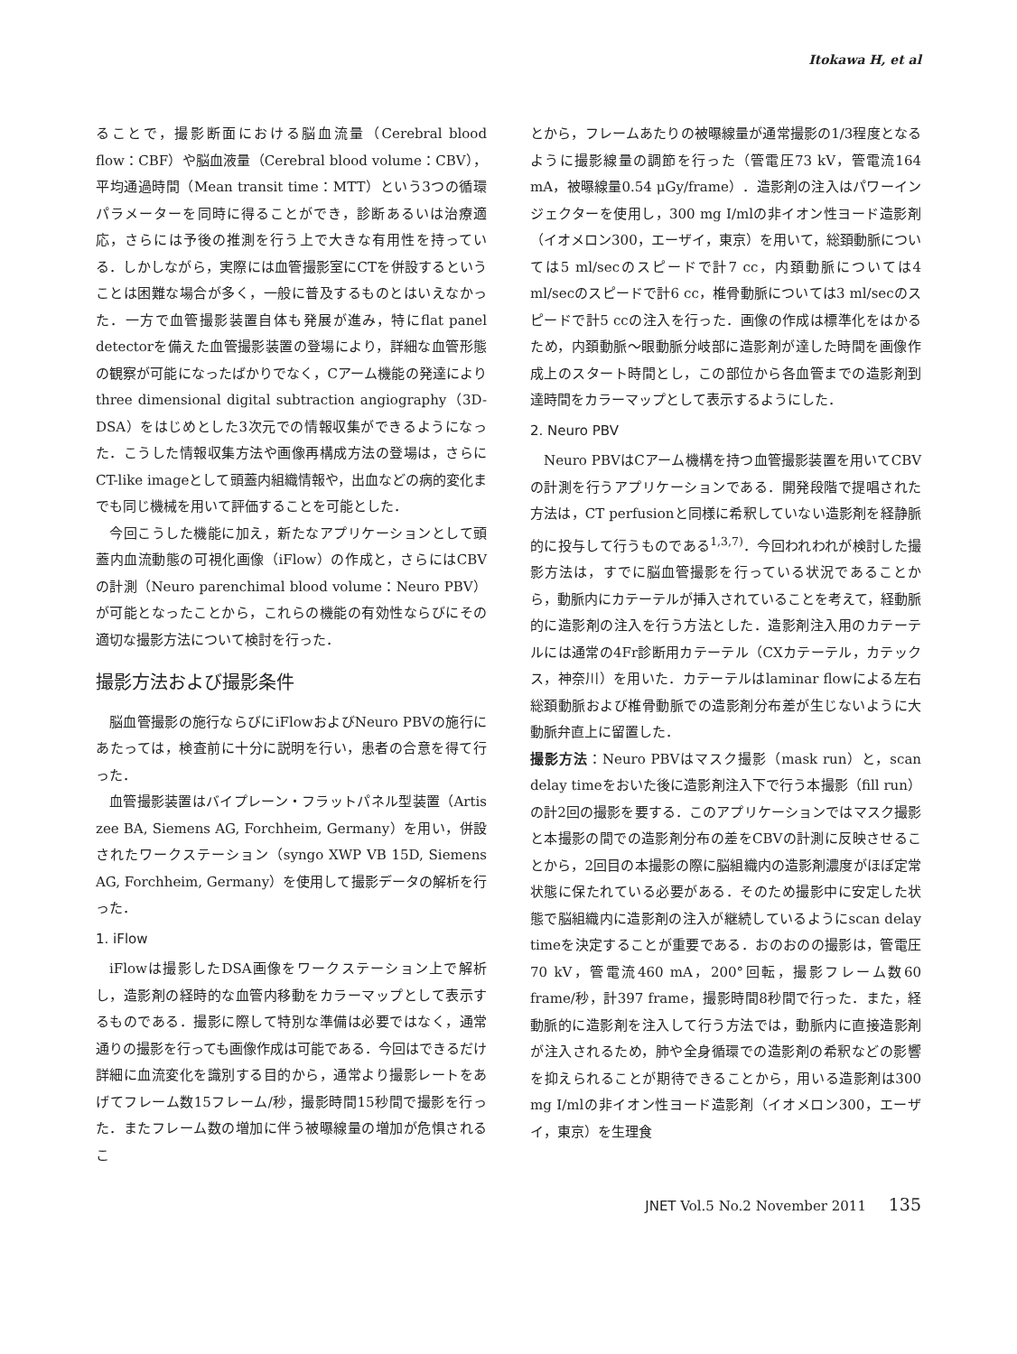Itokawa H, et al
ることで，撮影断面における脳血流量（Cerebral blood flow：CBF）や脳血液量（Cerebral blood volume：CBV），平均通過時間（Mean transit time：MTT）という3つの循環パラメーターを同時に得ることができ，診断あるいは治療適応，さらには予後の推測を行う上で大きな有用性を持っている．しかしながら，実際には血管撮影室にCTを併設するということは困難な場合が多く，一般に普及するものとはいえなかった．一方で血管撮影装置自体も発展が進み，特にflat panel detectorを備えた血管撮影装置の登場により，詳細な血管形態の観察が可能になったばかりでなく，Cアーム機能の発達によりthree dimensional digital subtraction angiography（3D-DSA）をはじめとした3次元での情報収集ができるようになった．こうした情報収集方法や画像再構成方法の登場は，さらにCT-like imageとして頭蓋内組織情報や，出血などの病的変化までも同じ機械を用いて評価することを可能とした．
今回こうした機能に加え，新たなアプリケーションとして頭蓋内血流動態の可視化画像（iFlow）の作成と，さらにはCBVの計測（Neuro parenchimal blood volume：Neuro PBV）が可能となったことから，これらの機能の有効性ならびにその適切な撮影方法について検討を行った．
撮影方法および撮影条件
脳血管撮影の施行ならびにiFlowおよびNeuro PBVの施行にあたっては，検査前に十分に説明を行い，患者の合意を得て行った．
血管撮影装置はバイプレーン・フラットパネル型装置（Artis zee BA, Siemens AG, Forchheim, Germany）を用い，併設されたワークステーション（syngo XWP VB 15D, Siemens AG, Forchheim, Germany）を使用して撮影データの解析を行った．
1. iFlow
iFlowは撮影したDSA画像をワークステーション上で解析し，造影剤の経時的な血管内移動をカラーマップとして表示するものである．撮影に際して特別な準備は必要ではなく，通常通りの撮影を行っても画像作成は可能である．今回はできるだけ詳細に血流変化を識別する目的から，通常より撮影レートをあげてフレーム数15フレーム/秒，撮影時間15秒間で撮影を行った．またフレーム数の増加に伴う被曝線量の増加が危惧されるこ
とから，フレームあたりの被曝線量が通常撮影の1/3程度となるように撮影線量の調節を行った（管電圧73 kV，管電流164 mA，被曝線量0.54 μGy/frame）．造影剤の注入はパワーインジェクターを使用し，300 mg I/mlの非イオン性ヨード造影剤（イオメロン300，エーザイ，東京）を用いて，総頚動脈については5 ml/secのスピードで計7 cc，内頚動脈については4 ml/secのスピードで計6 cc，椎骨動脈については3 ml/secのスピードで計5 ccの注入を行った．画像の作成は標準化をはかるため，内頚動脈～眼動脈分岐部に造影剤が達した時間を画像作成上のスタート時間とし，この部位から各血管までの造影剤到達時間をカラーマップとして表示するようにした．
2. Neuro PBV
Neuro PBVはCアーム機構を持つ血管撮影装置を用いてCBVの計測を行うアプリケーションである．開発段階で提唱された方法は，CT perfusionと同様に希釈していない造影剤を経静脈的に投与して行うものである<sup>1,3,7)</sup>．今回われわれが検討した撮影方法は，すでに脳血管撮影を行っている状況であることから，動脈内にカテーテルが挿入されていることを考えて，経動脈的に造影剤の注入を行う方法とした．造影剤注入用のカテーテルには通常の4Fr診断用カテーテル（CXカテーテル，カテックス，神奈川）を用いた．カテーテルはlaminar flowによる左右総頚動脈および椎骨動脈での造影剤分布差が生じないように大動脈弁直上に留置した．
撮影方法：Neuro PBVはマスク撮影（mask run）と，scan delay timeをおいた後に造影剤注入下で行う本撮影（fill run）の計2回の撮影を要する．このアプリケーションではマスク撮影と本撮影の間での造影剤分布の差をCBVの計測に反映させることから，2回目の本撮影の際に脳組織内の造影剤濃度がほぼ定常状態に保たれている必要がある．そのため撮影中に安定した状態で脳組織内に造影剤の注入が継続しているようにscan delay timeを決定することが重要である．おのおのの撮影は，管電圧70 kV，管電流460 mA，200°回転，撮影フレーム数60 frame/秒，計397 frame，撮影時間8秒間で行った．また，経動脈的に造影剤を注入して行う方法では，動脈内に直接造影剤が注入されるため，肺や全身循環での造影剤の希釈などの影響を抑えられることが期待できることから，用いる造影剤は300 mg I/mlの非イオン性ヨード造影剤（イオメロン300，エーザイ，東京）を生理食
JNET Vol.5 No.2 November 2011 135